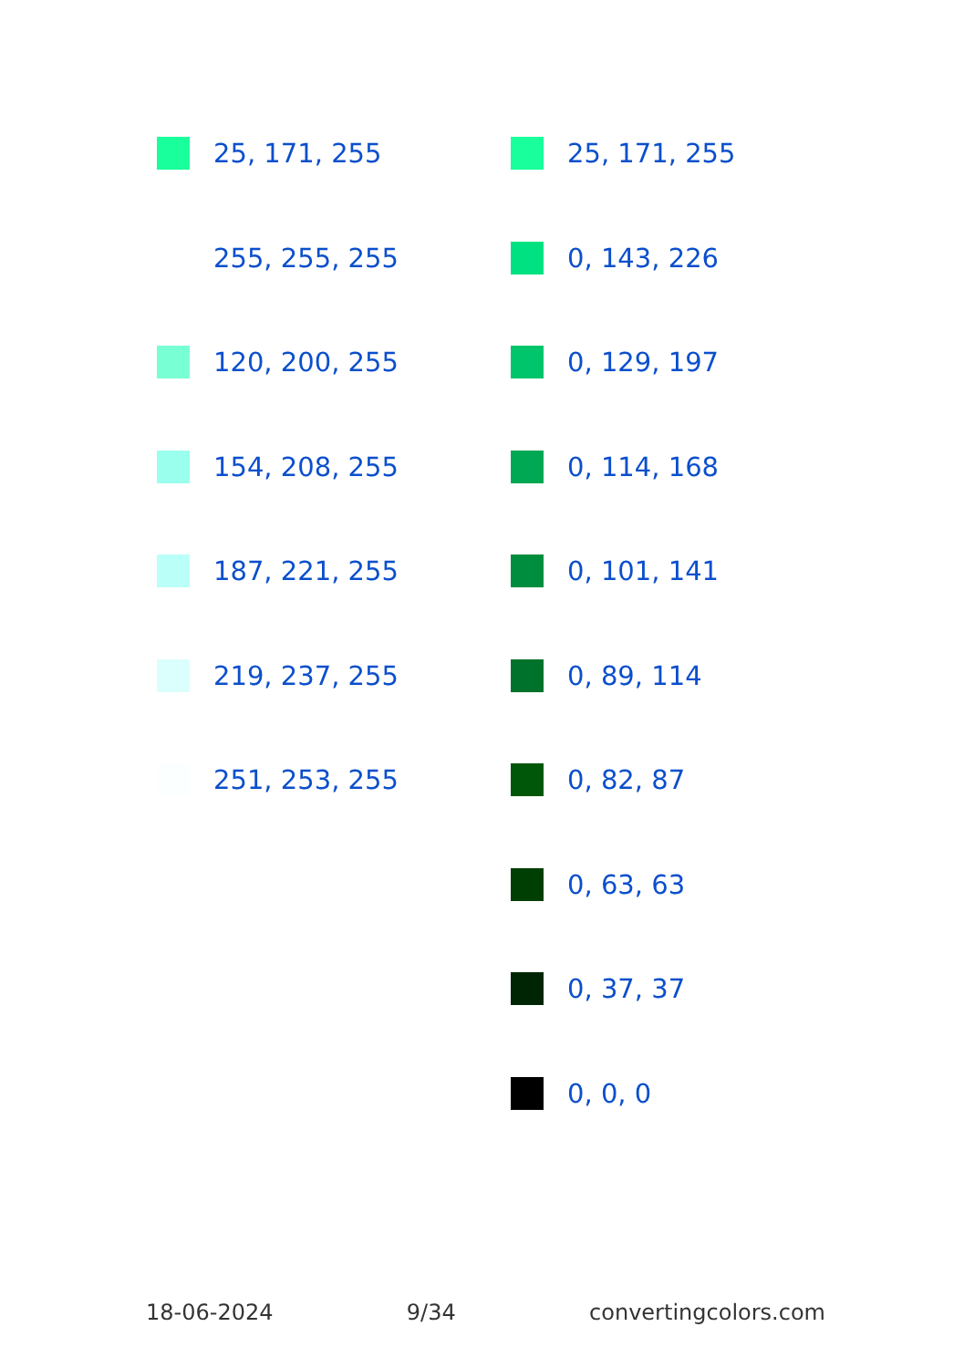25, 171, 255
255, 255, 255
120, 200, 255
154, 208, 255
187, 221, 255
219, 237, 255
251, 253, 255
25, 171, 255
0, 143, 226
0, 129, 197
0, 114, 168
0, 101, 141
0, 89, 114
0, 82, 87
0, 63, 63
0, 37, 37
0, 0, 0
18-06-2024 9/34 convertingcolors.com